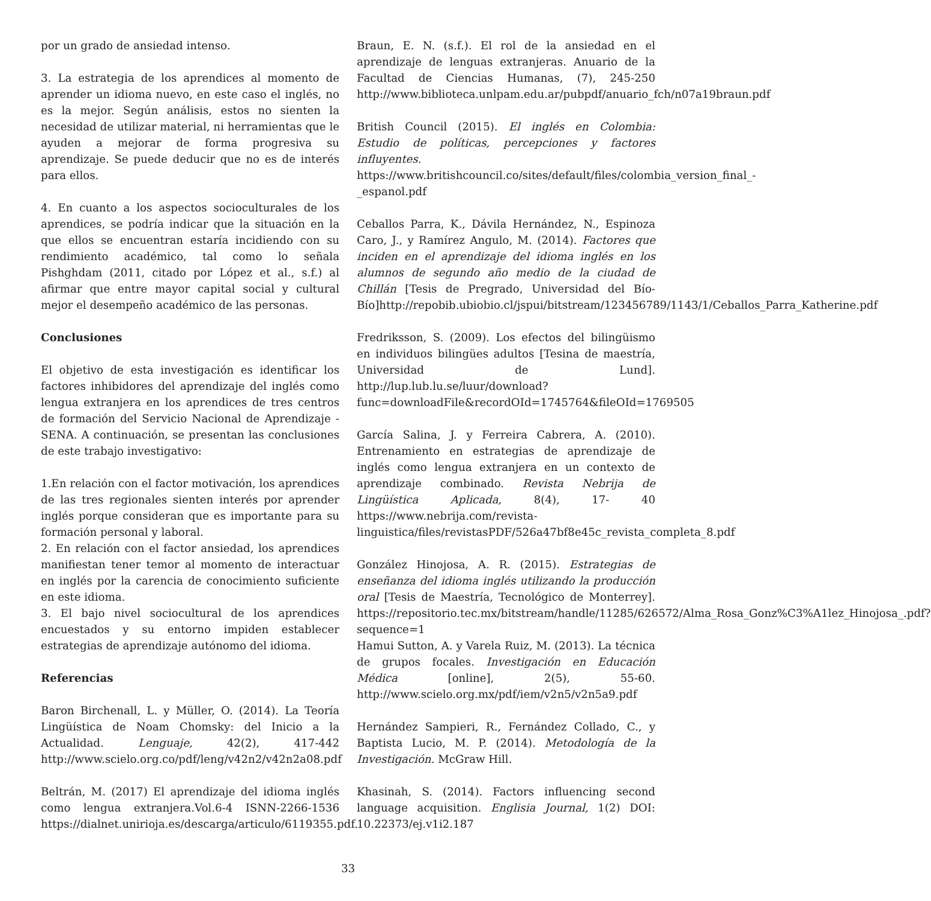por un grado de ansiedad intenso.
3. La estrategia de los aprendices al momento de aprender un idioma nuevo, en este caso el inglés, no es la mejor. Según análisis, estos no sienten la necesidad de utilizar material, ni herramientas que le ayuden a mejorar de forma progresiva su aprendizaje. Se puede deducir que no es de interés para ellos.
4. En cuanto a los aspectos socioculturales de los aprendices, se podría indicar que la situación en la que ellos se encuentran estaría incidiendo con su rendimiento académico, tal como lo señala Pishghdam (2011, citado por López et al., s.f.) al afirmar que entre mayor capital social y cultural mejor el desempeño académico de las personas.
Conclusiones
El objetivo de esta investigación es identificar los factores inhibidores del aprendizaje del inglés como lengua extranjera en los aprendices de tres centros de formación del Servicio Nacional de Aprendizaje - SENA. A continuación, se presentan las conclusiones de este trabajo investigativo:
1.En relación con el factor motivación, los aprendices de las tres regionales sienten interés por aprender inglés porque consideran que es importante para su formación personal y laboral.
2. En relación con el factor ansiedad, los aprendices manifiestan tener temor al momento de interactuar en inglés por la carencia de conocimiento suficiente en este idioma.
3. El bajo nivel sociocultural de los aprendices encuestados y su entorno impiden establecer estrategias de aprendizaje autónomo del idioma.
Referencias
Baron Birchenall, L. y Müller, O. (2014). La Teoría Lingüística de Noam Chomsky: del Inicio a la Actualidad. Lenguaje, 42(2), 417-442 http://www.scielo.org.co/pdf/leng/v42n2/v42n2a08.pdf
Beltrán, M. (2017) El aprendizaje del idioma inglés como lengua extranjera.Vol.6-4 ISNN-2266-1536 https://dialnet.unirioja.es/descarga/articulo/6119355.pdf.
Braun, E. N. (s.f.). El rol de la ansiedad en el aprendizaje de lenguas extranjeras. Anuario de la Facultad de Ciencias Humanas, (7), 245-250 http://www.biblioteca.unlpam.edu.ar/pubpdf/anuario_fch/n07a19braun.pdf
British Council (2015). El inglés en Colombia: Estudio de políticas, percepciones y factores influyentes. https://www.britishcouncil.co/sites/default/files/colombia_version_final_-_espanol.pdf
Ceballos Parra, K., Dávila Hernández, N., Espinoza Caro, J., y Ramírez Angulo, M. (2014). Factores que inciden en el aprendizaje del idioma inglés en los alumnos de segundo año medio de la ciudad de Chillán [Tesis de Pregrado, Universidad del Bío-Bío]http://repobib.ubiobio.cl/jspui/bitstream/123456789/1143/1/Ceballos_Parra_Katherine.pdf
Fredriksson, S. (2009). Los efectos del bilingüismo en individuos bilingües adultos [Tesina de maestría, Universidad de Lund]. http://lup.lub.lu.se/luur/download?func=downloadFile&recordOId=1745764&fileOId=1769505
García Salina, J. y Ferreira Cabrera, A. (2010). Entrenamiento en estrategias de aprendizaje de inglés como lengua extranjera en un contexto de aprendizaje combinado. Revista Nebrija de Lingüística Aplicada, 8(4), 17- 40 https://www.nebrija.com/revista-linguistica/files/revistasPDF/526a47bf8e45c_revista_completa_8.pdf
González Hinojosa, A. R. (2015). Estrategias de enseñanza del idioma inglés utilizando la producción oral [Tesis de Maestría, Tecnológico de Monterrey]. https://repositorio.tec.mx/bitstream/handle/11285/626572/Alma_Rosa_Gonz%C3%A1lez_Hinojosa_.pdf?sequence=1
Hamui Sutton, A. y Varela Ruiz, M. (2013). La técnica de grupos focales. Investigación en Educación Médica [online], 2(5), 55-60. http://www.scielo.org.mx/pdf/iem/v2n5/v2n5a9.pdf
Hernández Sampieri, R., Fernández Collado, C., y Baptista Lucio, M. P. (2014). Metodología de la Investigación. McGraw Hill.
Khasinah, S. (2014). Factors influencing second language acquisition. Englisia Journal, 1(2) DOI: 10.22373/ej.v1i2.187
33